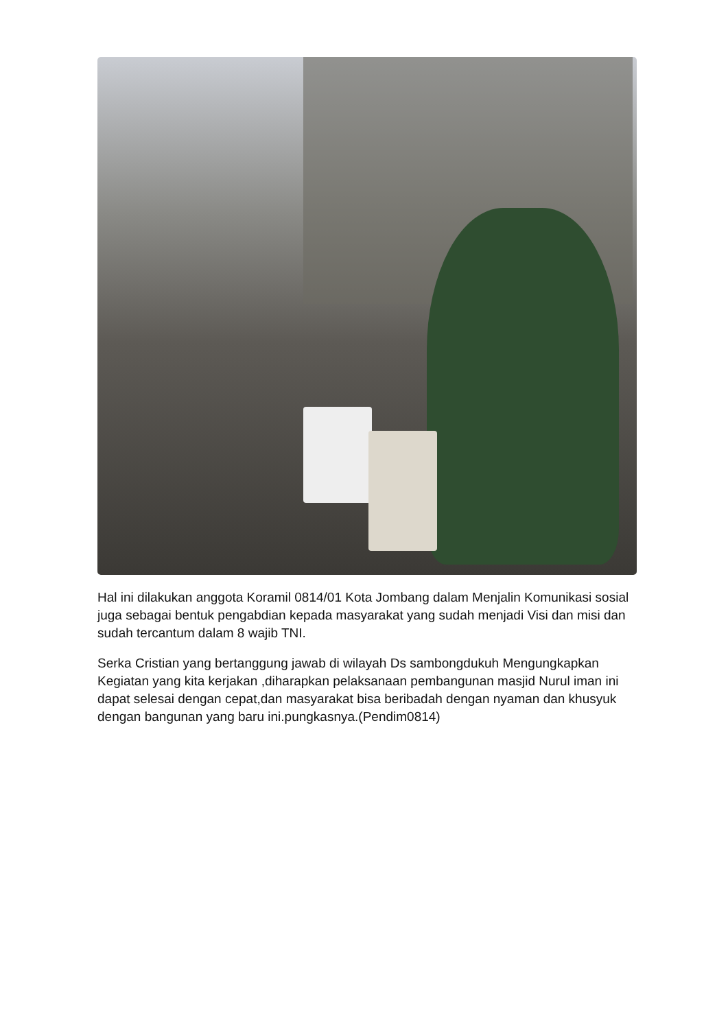Hal ini dilakukan anggota Koramil 0814/01 Kota Jombang dalam Menjalin Komunikasi sosial juga sebagai bentuk pengabdian kepada masyarakat yang sudah menjadi Visi dan misi dan sudah tercantum dalam 8 wajib TNI.
Serka Cristian yang bertanggung jawab di wilayah Ds sambongdukuh Mengungkapkan Kegiatan yang kita kerjakan ,diharapkan pelaksanaan pembangunan masjid Nurul iman ini dapat selesai dengan cepat,dan masyarakat bisa beribadah dengan nyaman dan khusyuk dengan bangunan yang baru ini.pungkasnya.(Pendim0814)